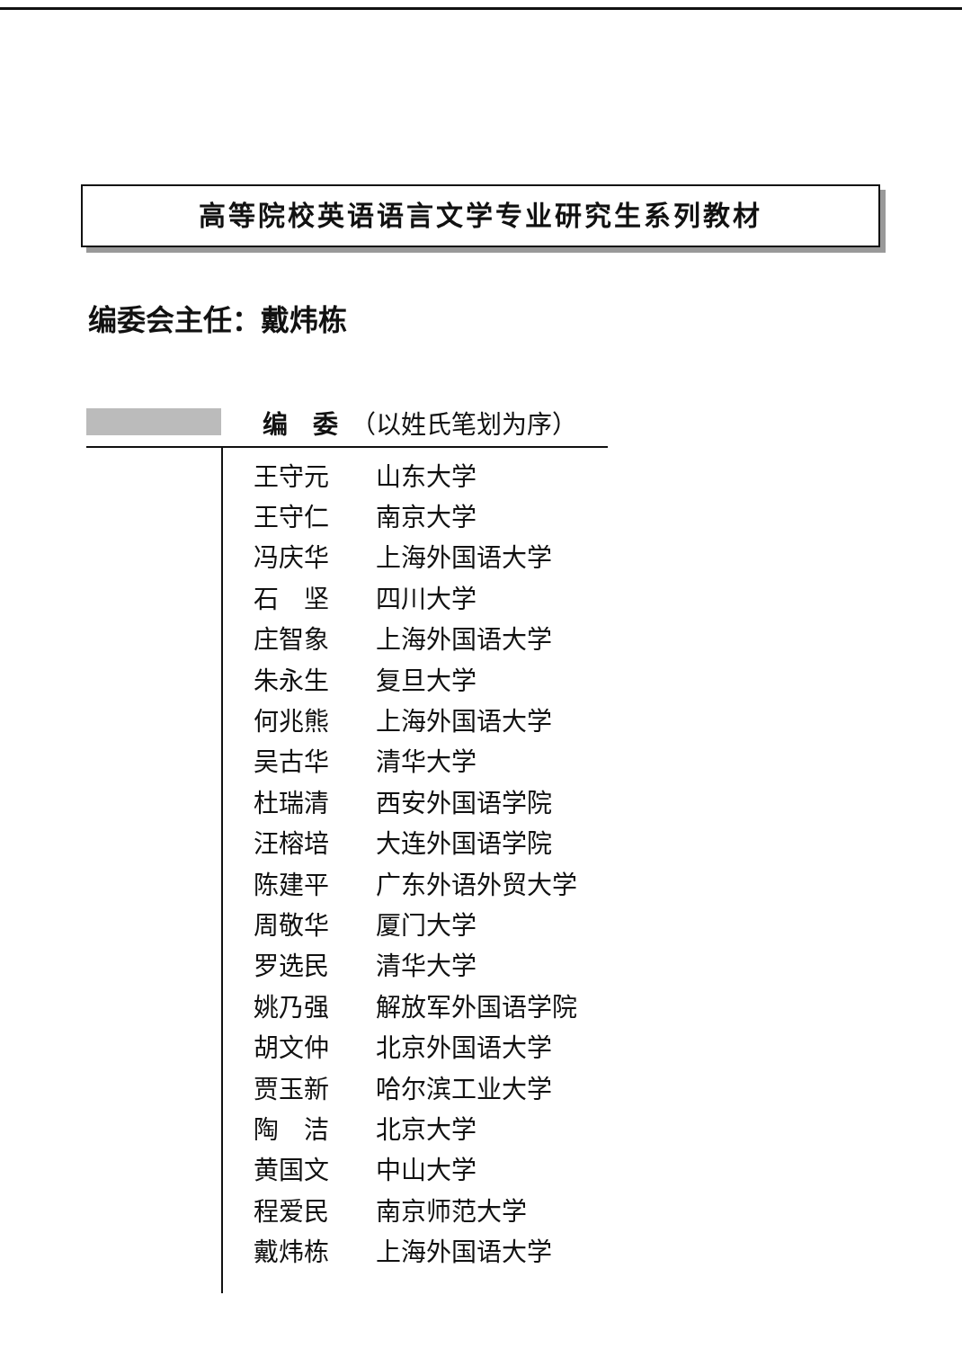高等院校英语语言文学专业研究生系列教材
编委会主任：戴炜栋
编　委　（以姓氏笔划为序）
| 王守元 | 山东大学 |
| 王守仁 | 南京大学 |
| 冯庆华 | 上海外国语大学 |
| 石 坚 | 四川大学 |
| 庄智象 | 上海外国语大学 |
| 朱永生 | 复旦大学 |
| 何兆熊 | 上海外国语大学 |
| 吴古华 | 清华大学 |
| 杜瑞清 | 西安外国语学院 |
| 汪榕培 | 大连外国语学院 |
| 陈建平 | 广东外语外贸大学 |
| 周敬华 | 厦门大学 |
| 罗选民 | 清华大学 |
| 姚乃强 | 解放军外国语学院 |
| 胡文仲 | 北京外国语大学 |
| 贾玉新 | 哈尔滨工业大学 |
| 陶 洁 | 北京大学 |
| 黄国文 | 中山大学 |
| 程爱民 | 南京师范大学 |
| 戴炜栋 | 上海外国语大学 |